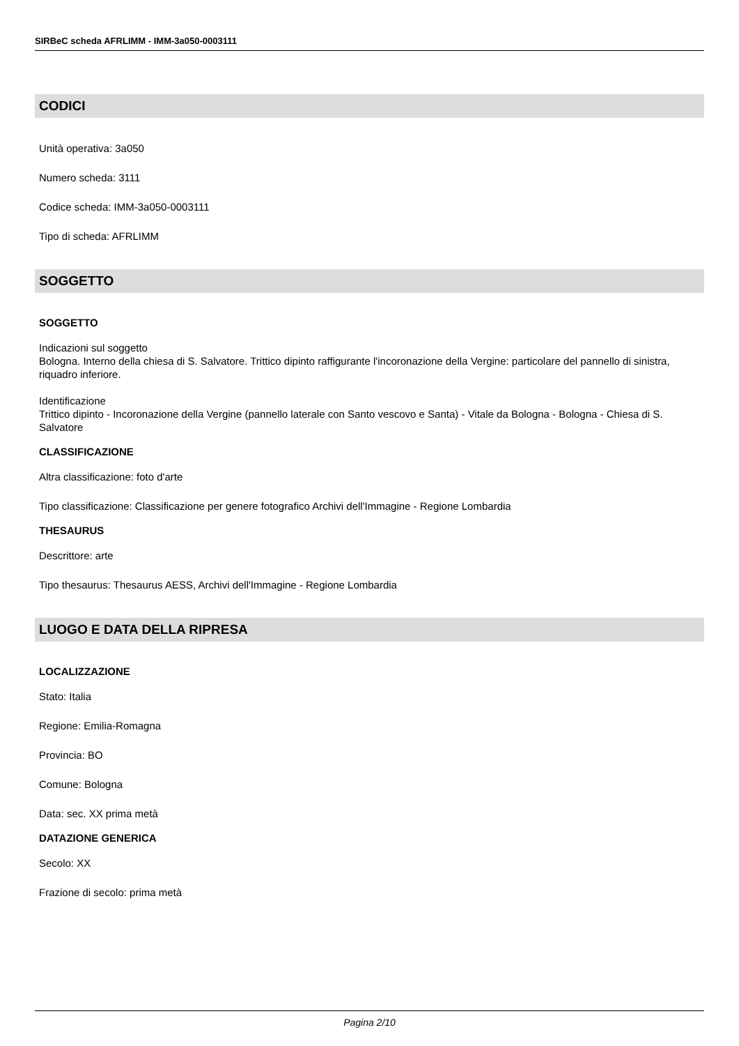SIRBeC scheda AFRLIMM - IMM-3a050-0003111
CODICI
Unità operativa: 3a050
Numero scheda: 3111
Codice scheda: IMM-3a050-0003111
Tipo di scheda: AFRLIMM
SOGGETTO
SOGGETTO
Indicazioni sul soggetto
Bologna. Interno della chiesa di S. Salvatore. Trittico dipinto raffigurante l'incoronazione della Vergine: particolare del pannello di sinistra, riquadro inferiore.
Identificazione
Trittico dipinto - Incoronazione della Vergine (pannello laterale con Santo vescovo e Santa) - Vitale da Bologna - Bologna - Chiesa di S. Salvatore
CLASSIFICAZIONE
Altra classificazione: foto d'arte
Tipo classificazione: Classificazione per genere fotografico Archivi dell'Immagine - Regione Lombardia
THESAURUS
Descrittore: arte
Tipo thesaurus: Thesaurus AESS, Archivi dell'Immagine - Regione Lombardia
LUOGO E DATA DELLA RIPRESA
LOCALIZZAZIONE
Stato: Italia
Regione: Emilia-Romagna
Provincia: BO
Comune: Bologna
Data: sec. XX prima metà
DATAZIONE GENERICA
Secolo: XX
Frazione di secolo: prima metà
Pagina 2/10